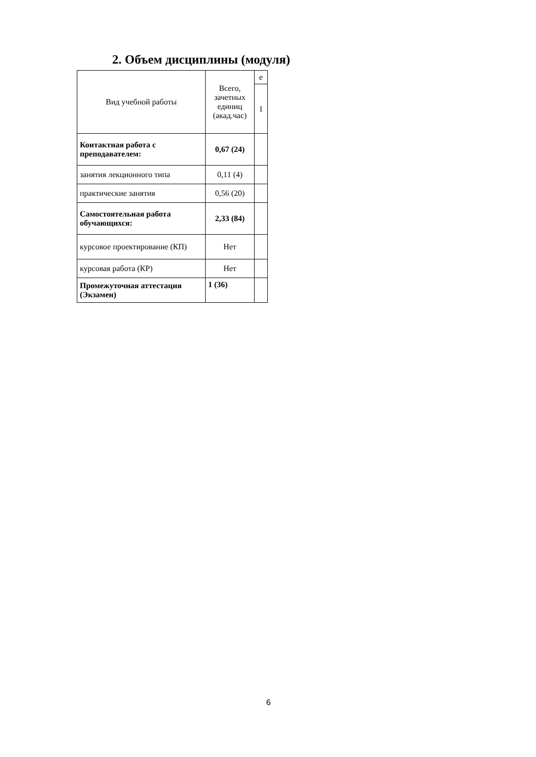2. Объем дисциплины (модуля)
| Вид учебной работы | Всего, зачетных единиц (акад.час) | е |
| --- | --- | --- |
| | | 1 |
| Контактная работа с преподавателем: | 0,67 (24) | |
| занятия лекционного типа | 0,11 (4) | |
| практические занятия | 0,56 (20) | |
| Самостоятельная работа обучающихся: | 2,33 (84) | |
| курсовое проектирование (КП) | Нет | |
| курсовая работа (КР) | Нет | |
| Промежуточная аттестация (Экзамен) | 1 (36) | |
6